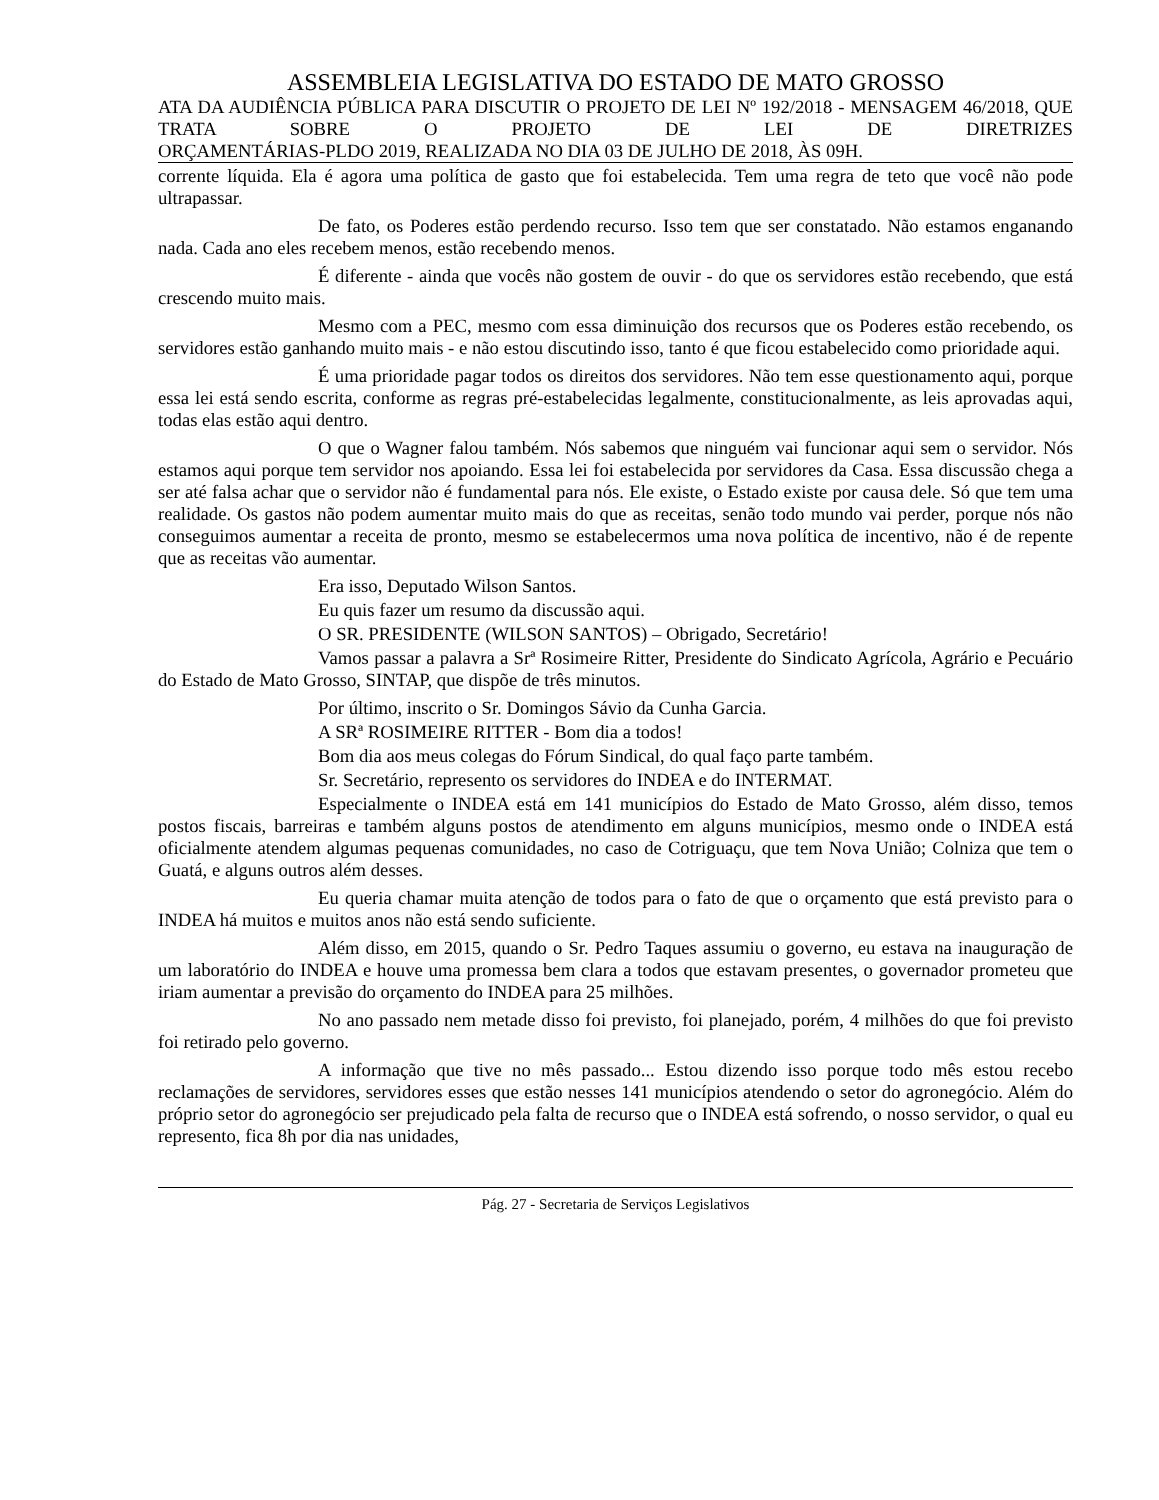ASSEMBLEIA LEGISLATIVA DO ESTADO DE MATO GROSSO
ATA DA AUDIÊNCIA PÚBLICA PARA DISCUTIR O PROJETO DE LEI Nº 192/2018 - MENSAGEM 46/2018, QUE TRATA SOBRE O PROJETO DE LEI DE DIRETRIZES
ORÇAMENTÁRIAS-PLDO 2019, REALIZADA NO DIA 03 DE JULHO DE 2018, ÀS 09H.
corrente líquida. Ela é agora uma política de gasto que foi estabelecida. Tem uma regra de teto que você não pode ultrapassar.
De fato, os Poderes estão perdendo recurso. Isso tem que ser constatado. Não estamos enganando nada. Cada ano eles recebem menos, estão recebendo menos.
É diferente - ainda que vocês não gostem de ouvir - do que os servidores estão recebendo, que está crescendo muito mais.
Mesmo com a PEC, mesmo com essa diminuição dos recursos que os Poderes estão recebendo, os servidores estão ganhando muito mais - e não estou discutindo isso, tanto é que ficou estabelecido como prioridade aqui.
É uma prioridade pagar todos os direitos dos servidores. Não tem esse questionamento aqui, porque essa lei está sendo escrita, conforme as regras pré-estabelecidas legalmente, constitucionalmente, as leis aprovadas aqui, todas elas estão aqui dentro.
O que o Wagner falou também. Nós sabemos que ninguém vai funcionar aqui sem o servidor. Nós estamos aqui porque tem servidor nos apoiando. Essa lei foi estabelecida por servidores da Casa. Essa discussão chega a ser até falsa achar que o servidor não é fundamental para nós. Ele existe, o Estado existe por causa dele. Só que tem uma realidade. Os gastos não podem aumentar muito mais do que as receitas, senão todo mundo vai perder, porque nós não conseguimos aumentar a receita de pronto, mesmo se estabelecermos uma nova política de incentivo, não é de repente que as receitas vão aumentar.
Era isso, Deputado Wilson Santos.
Eu quis fazer um resumo da discussão aqui.
O SR. PRESIDENTE (WILSON SANTOS) – Obrigado, Secretário!
Vamos passar a palavra a Srª Rosimeire Ritter, Presidente do Sindicato Agrícola, Agrário e Pecuário do Estado de Mato Grosso, SINTAP, que dispõe de três minutos.
Por último, inscrito o Sr. Domingos Sávio da Cunha Garcia.
A SRª ROSIMEIRE RITTER - Bom dia a todos!
Bom dia aos meus colegas do Fórum Sindical, do qual faço parte também.
Sr. Secretário, represento os servidores do INDEA e do INTERMAT.
Especialmente o INDEA está em 141 municípios do Estado de Mato Grosso, além disso, temos postos fiscais, barreiras e também alguns postos de atendimento em alguns municípios, mesmo onde o INDEA está oficialmente atendem algumas pequenas comunidades, no caso de Cotriguaçu, que tem Nova União; Colniza que tem o Guatá, e alguns outros além desses.
Eu queria chamar muita atenção de todos para o fato de que o orçamento que está previsto para o INDEA há muitos e muitos anos não está sendo suficiente.
Além disso, em 2015, quando o Sr. Pedro Taques assumiu o governo, eu estava na inauguração de um laboratório do INDEA e houve uma promessa bem clara a todos que estavam presentes, o governador prometeu que iriam aumentar a previsão do orçamento do INDEA para 25 milhões.
No ano passado nem metade disso foi previsto, foi planejado, porém, 4 milhões do que foi previsto foi retirado pelo governo.
A informação que tive no mês passado... Estou dizendo isso porque todo mês estou recebo reclamações de servidores, servidores esses que estão nesses 141 municípios atendendo o setor do agronegócio. Além do próprio setor do agronegócio ser prejudicado pela falta de recurso que o INDEA está sofrendo, o nosso servidor, o qual eu represento, fica 8h por dia nas unidades,
Pág. 27 - Secretaria de Serviços Legislativos